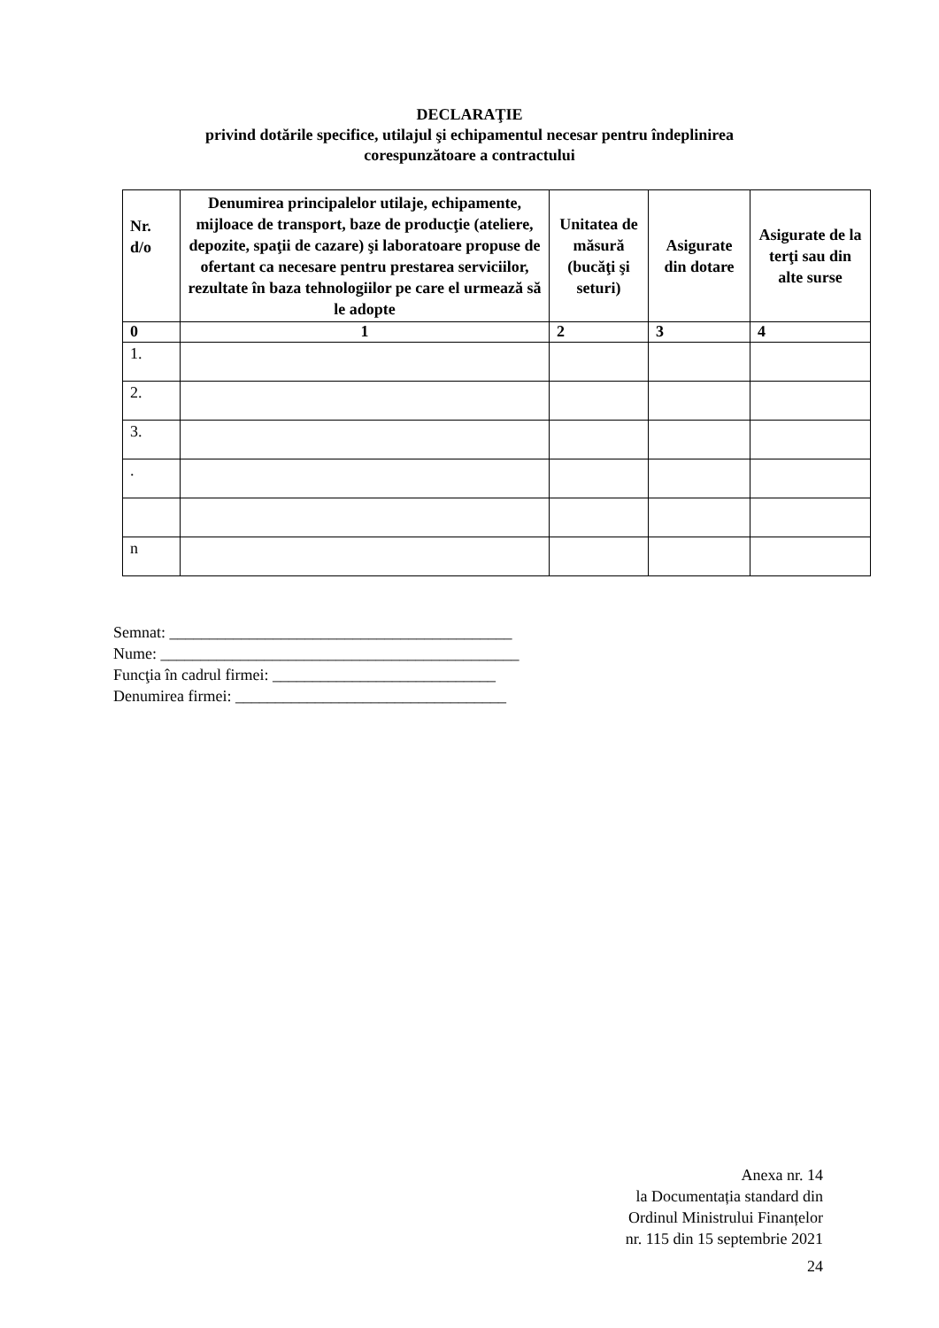DECLARAŢIE
privind dotările specifice, utilajul şi echipamentul necesar pentru îndeplinirea
corespunzătoare a contractului
| Nr. d/o | Denumirea principalelor utilaje, echipamente, mijloace de transport, baze de producţie (ateliere, depozite, spaţii de cazare) şi laboratoare propuse de ofertant ca necesare pentru prestarea serviciilor, rezultate în baza tehnologiilor pe care el urmează să le adopte | Unitatea de măsură (bucăţi şi seturi) | Asigurate din dotare | Asigurate de la terţi sau din alte surse |
| --- | --- | --- | --- | --- |
| 0 | 1 | 2 | 3 | 4 |
| 1. | | | | |
| 2. | | | | |
| 3. | | | | |
| . | | | | |
| n | | | | |
Semnat: ___________________________________________
Nume: _____________________________________________
Funcţia în cadrul firmei: ____________________________
Denumirea firmei: __________________________________
Anexa nr. 14
la Documentația standard din
Ordinul Ministrului Finanțelor
nr. 115 din 15 septembrie 2021
24